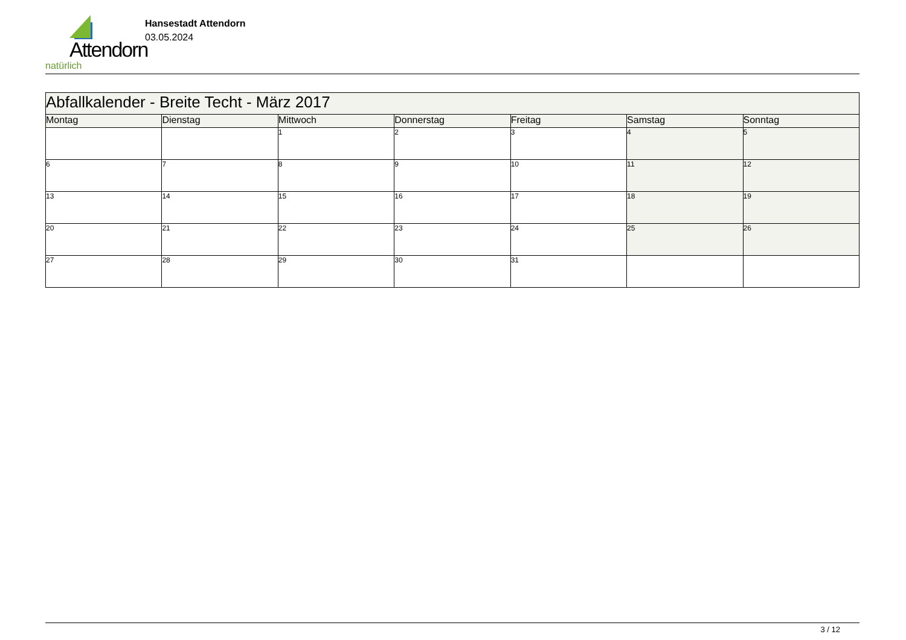Attendorn
natürlich
Hansestadt Attendorn
03.05.2024
| Abfallkalender - Breite Techt - März 2017 | | | | | | |
| Montag | Dienstag | Mittwoch | Donnerstag | Freitag | Samstag | Sonntag |
| | | 1 | 2 | 3 | 4 | 5 |
| 6 | 7 | 8 | 9 | 10 | 11 | 12 |
| 13 | 14 | 15 | 16 | 17 | 18 | 19 |
| 20 | 21 | 22 | 23 | 24 | 25 | 26 |
| 27 | 28 | 29 | 30 | 31 | | |
3 / 12